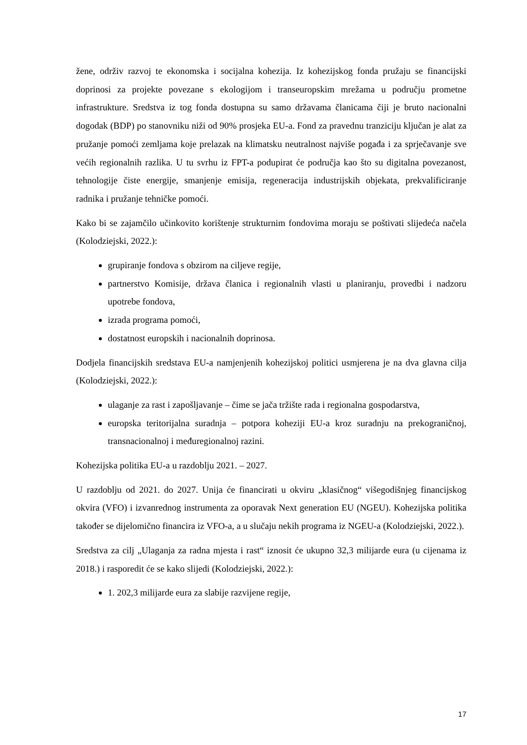žene, održiv razvoj te ekonomska i socijalna kohezija. Iz kohezijskog fonda pružaju se financijski doprinosi za projekte povezane s ekologijom i transeuropskim mrežama u području prometne infrastrukture. Sredstva iz tog fonda dostupna su samo državama članicama čiji je bruto nacionalni dogodak (BDP) po stanovniku niži od 90% prosjeka EU-a. Fond za pravednu tranziciju ključan je alat za pružanje pomoći zemljama koje prelazak na klimatsku neutralnost najviše pogađa i za sprječavanje sve većih regionalnih razlika. U tu svrhu iz FPT-a podupirat će područja kao što su digitalna povezanost, tehnologije čiste energije, smanjenje emisija, regeneracija industrijskih objekata, prekvalificiranje radnika i pružanje tehničke pomoći.
Kako bi se zajamčilo učinkovito korištenje strukturnim fondovima moraju se poštivati slijedeća načela (Kolodziejski, 2022.):
grupiranje fondova s obzirom na ciljeve regije,
partnerstvo Komisije, država članica i regionalnih vlasti u planiranju, provedbi i nadzoru upotrebe fondova,
izrada programa pomoći,
dostatnost europskih i nacionalnih doprinosa.
Dodjela financijskih sredstava EU-a namjenjenih kohezijskoj politici usmjerena je na dva glavna cilja (Kolodziejski, 2022.):
ulaganje za rast i zapošljavanje – čime se jača tržište rada i regionalna gospodarstva,
europska teritorijalna suradnja – potpora koheziji EU-a kroz suradnju na prekograničnoj, transnacionalnoj i međuregionalnoj razini.
Kohezijska politika EU-a u razdoblju 2021. – 2027.
U razdoblju od 2021. do 2027. Unija će financirati u okviru „klasičnog“ višegodišnjeg financijskog okvira (VFO) i izvanrednog instrumenta za oporavak Next generation EU (NGEU). Kohezijska politika također se dijelomično financira iz VFO-a, a u slučaju nekih programa iz NGEU-a (Kolodziejski, 2022.).
Sredstva za cilj „Ulaganja za radna mjesta i rast“ iznosit će ukupno 32,3 milijarde eura (u cijenama iz 2018.) i rasporedit će se kako slijedi (Kolodziejski, 2022.):
1. 202,3 milijarde eura za slabije razvijene regije,
17